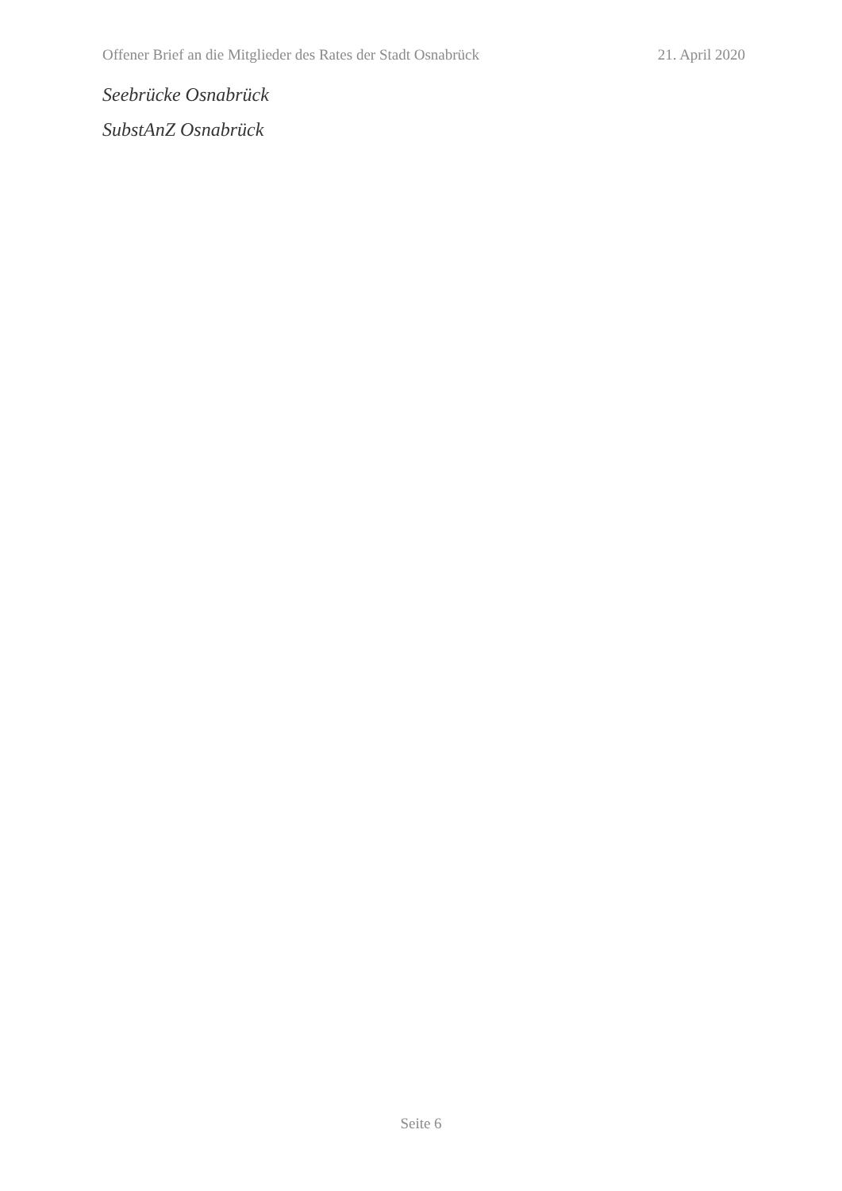Offener Brief an die Mitglieder des Rates der Stadt Osnabrück 21. April 2020
Seebrücke Osnabrück
SubstAnZ Osnabrück
Seite 6